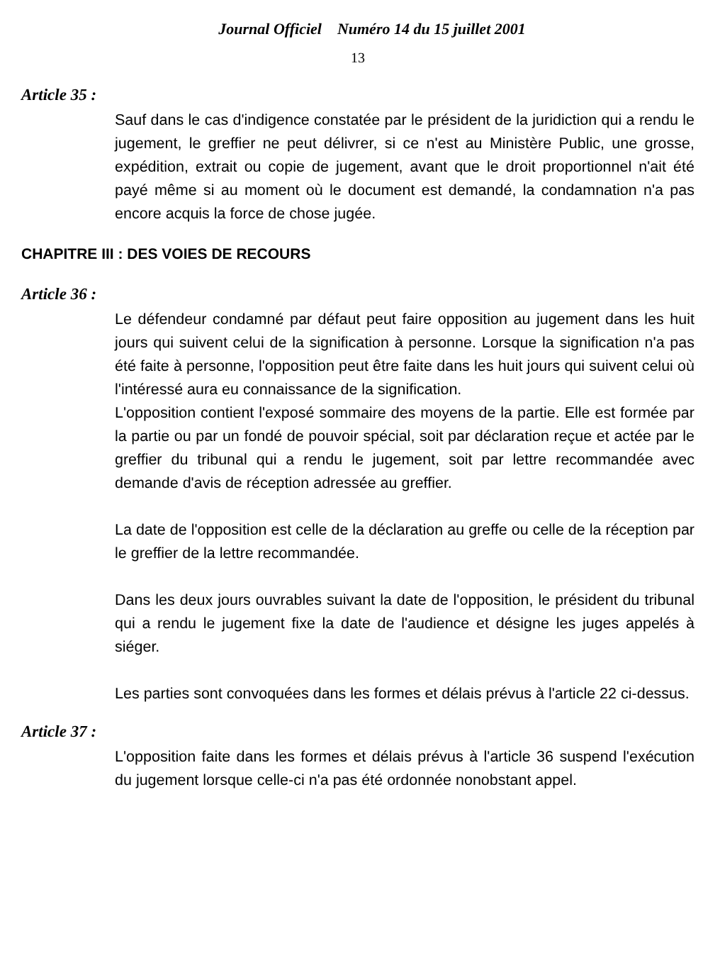Journal Officiel Numéro 14 du 15 juillet 2001
13
Article 35 :
Sauf dans le cas d'indigence constatée par le président de la juridiction qui a rendu le jugement, le greffier ne peut délivrer, si ce n'est au Ministère Public, une grosse, expédition, extrait ou copie de jugement, avant que le droit proportionnel n'ait été payé même si au moment où le document est demandé, la condamnation n'a pas encore acquis la force de chose jugée.
CHAPITRE III : DES VOIES DE RECOURS
Article 36 :
Le défendeur condamné par défaut peut faire opposition au jugement dans les huit jours qui suivent celui de la signification à personne. Lorsque la signification n'a pas été faite à personne, l'opposition peut être faite dans les huit jours qui suivent celui où l'intéressé aura eu connaissance de la signification.
L'opposition contient l'exposé sommaire des moyens de la partie. Elle est formée par la partie ou par un fondé de pouvoir spécial, soit par déclaration reçue et actée par le greffier du tribunal qui a rendu le jugement, soit par lettre recommandée avec demande d'avis de réception adressée au greffier.
La date de l'opposition est celle de la déclaration au greffe ou celle de la réception par le greffier de la lettre recommandée.
Dans les deux jours ouvrables suivant la date de l'opposition, le président du tribunal qui a rendu le jugement fixe la date de l'audience et désigne les juges appelés à siéger.
Les parties sont convoquées dans les formes et délais prévus à l'article 22 ci-dessus.
Article 37 :
L'opposition faite dans les formes et délais prévus à l'article 36 suspend l'exécution du jugement lorsque celle-ci n'a pas été ordonnée nonobstant appel.